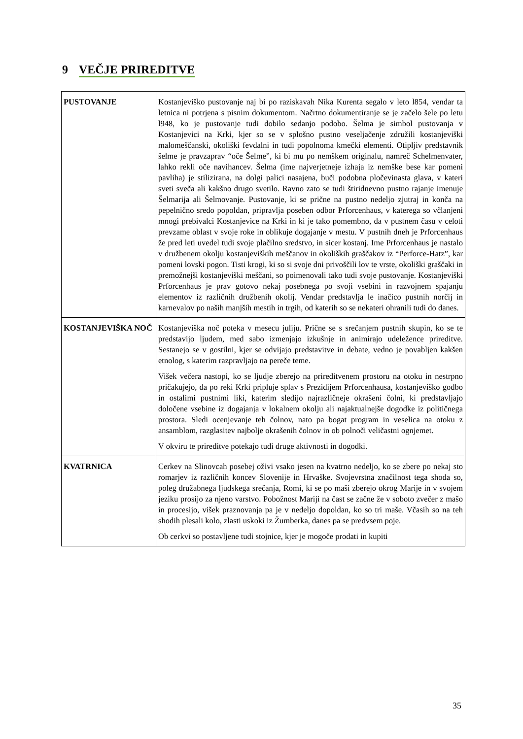9 VEČJE PRIREDITVE
| PUSTOVANJE | Kostanjeviško pustovanje naj bi po raziskavah Nika Kurenta segalo v leto l854, vendar ta letnica ni potrjena s pisnim dokumentom. Načrtno dokumentiranje se je začelo šele po letu l948, ko je pustovanje tudi dobilo sedanjo podobo. Šelma je simbol pustovanja v Kostanjevici na Krki, kjer so se v splošno pustno veseljačenje združili kostanjeviški malomeščanski, okoliški fevdalni in tudi popolnoma kmečki elementi. Otipljiv predstavnik šelme je pravzaprav “oče Šelme”, ki bi mu po nemškem originalu, namreč Schelmenvater, lahko rekli oče navihancev. Šelma (ime najverjetneje izhaja iz nemške bese kar pomeni pavliha) je stilizirana, na dolgi palici nasajena, buči podobna pločevinasta glava, v kateri sveti sveča ali kakšno drugo svetilo. Ravno zato se tudi štiridnevno pustno rajanje imenuje Šelmarija ali Šelmovanje. Pustovanje, ki se prične na pustno nedeljo zjutraj in konča na pepelnično sredo popoldan, pripravlja poseben odbor Prforcenhaus, v katerega so včlanjeni mnogi prebivalci Kostanjevice na Krki in ki je tako pomembno, da v pustnem času v celoti prevzame oblast v svoje roke in oblikuje dogajanje v mestu. V pustnih dneh je Prforcenhaus že pred leti uvedel tudi svoje plačilno sredstvo, in sicer kostanj. Ime Prforcenhaus je nastalo v družbenem okolju kostanjeviških meščanov in okoliških graščakov iz “Perforce-Hatz”, kar pomeni lovski pogon. Tisti krogi, ki so si svoje dni privoščili lov te vrste, okoliški graščaki in premožnejši kostanjeviški meščani, so poimenovali tako tudi svoje pustovanje. Kostanjeviški Prforcenhaus je prav gotovo nekaj posebnega po svoji vsebini in razvojnem spajanju elementov iz različnih družbenih okolij. Vendar predstavlja le inačico pustnih norčij in karnevalov po naših manjših mestih in trgih, od katerih so se nekateri ohranili tudi do danes. |
| KOSTANJEVIŠKA NOČ | Kostanjeviška noč poteka v mesecu juliju. Prične se s srečanjem pustnih skupin, ko se te predstavijo ljudem, med sabo izmenjajo izkušnje in animirajo udeležence prireditve. Sestanejo se v gostilni, kjer se odvijajo predstavitve in debate, vedno je povabljen kakšen etnolog, s katerim razpravljajo na pereče teme. Višek večera nastopi, ko se ljudje zberejo na prireditvenem prostoru na otoku in nestrpno pričakujejo, da po reki Krki pripluje splav s Prezidijem Prforcenhausa, kostanjeviško godbo in ostalimi pustnimi liki, katerim sledijo najrazličneje okrašeni čolni, ki predstavljajo določene vsebine iz dogajanja v lokalnem okolju ali najaktualnejše dogodke iz političnega prostora. Sledi ocenjevanje teh čolnov, nato pa bogat program in veselica na otoku z ansamblom, razglasitev najbolje okrašenih čolnov in ob polnoči veličastni ognjemet. V okviru te prireditve potekajo tudi druge aktivnosti in dogodki. |
| KVATRNICA | Cerkev na Slinovcah posebej oživi vsako jesen na kvatrno nedeljo, ko se zbere po nekaj sto romarjev iz različnih koncev Slovenije in Hrvaške. Svojevrstna značilnost tega shoda so, poleg družabnega ljudskega srečanja, Romi, ki se po maši zberejo okrog Marije in v svojem jeziku prosijo za njeno varstvo. Pobožnost Mariji na čast se začne že v soboto zvečer z mašo in procesijo, višek praznovanja pa je v nedeljo dopoldan, ko so tri maše. Včasih so na teh shodih plesali kolo, zlasti uskoki iz Žumberka, danes pa se predvsem poje. Ob cerkvi so postavljene tudi stojnice, kjer je mogoče prodati in kupiti |
35